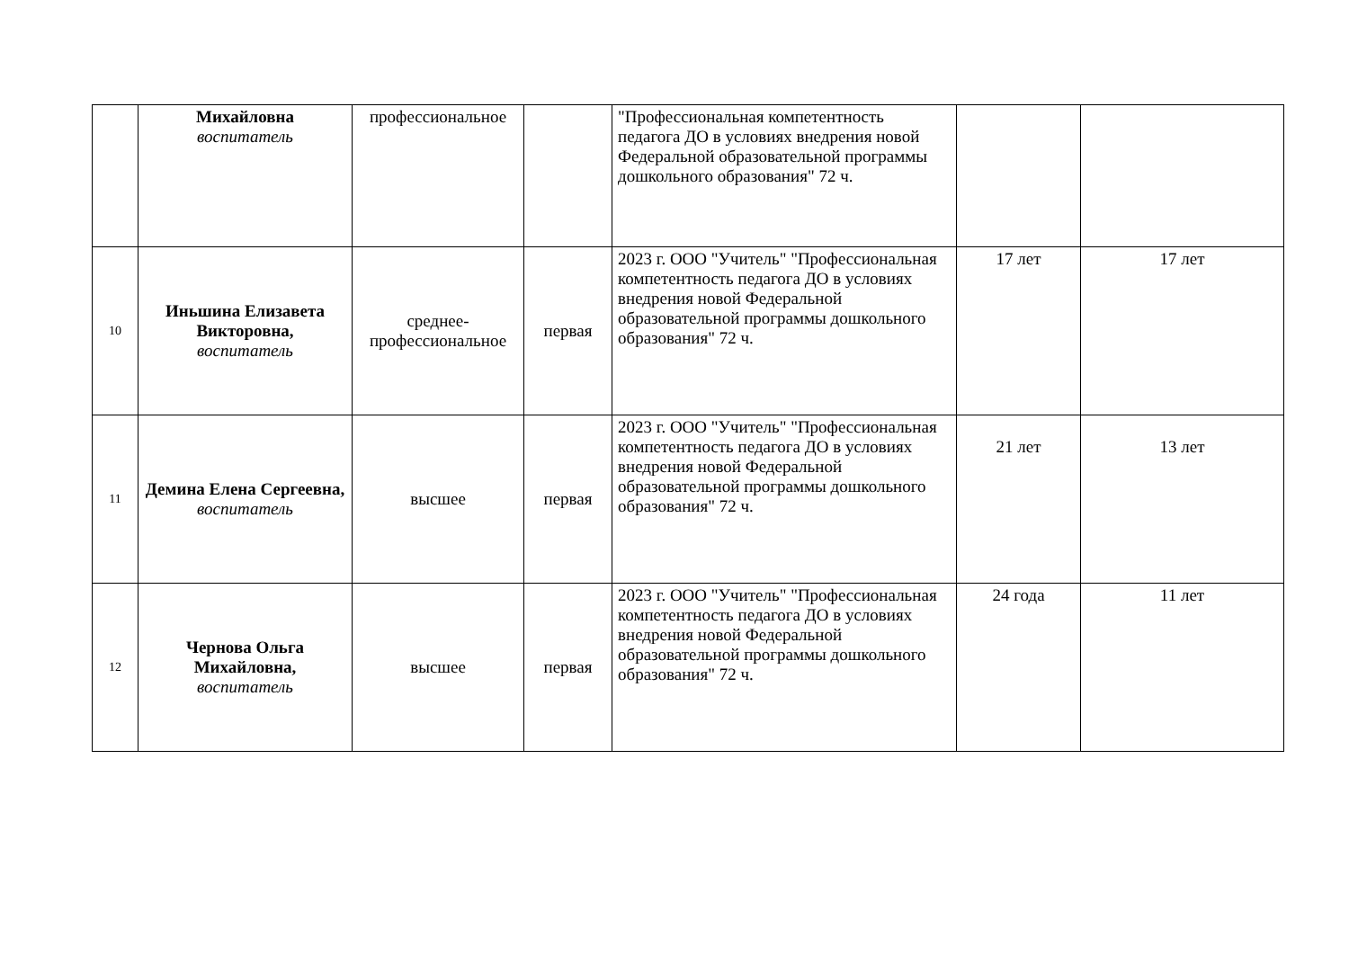| | Михайловна воспитатель | профессиональное | | "Профессиональная компетентность педагога ДО в условиях внедрения новой Федеральной образовательной программы дошкольного образования" 72 ч. | | |
| 10 | Иньшина Елизавета Викторовна, воспитатель | среднее-профессиональное | первая | 2023 г. ООО "Учитель" "Профессиональная компетентность педагога ДО в условиях внедрения новой Федеральной образовательной программы дошкольного образования" 72 ч. | 17 лет | 17 лет |
| 11 | Демина Елена Сергеевна, воспитатель | высшее | первая | 2023 г. ООО "Учитель" "Профессиональная компетентность педагога ДО в условиях внедрения новой Федеральной образовательной программы дошкольного образования" 72 ч. | 21 лет | 13 лет |
| 12 | Чернова Ольга Михайловна, воспитатель | высшее | первая | 2023 г. ООО "Учитель" "Профессиональная компетентность педагога ДО в условиях внедрения новой Федеральной образовательной программы дошкольного образования" 72 ч. | 24 года | 11 лет |